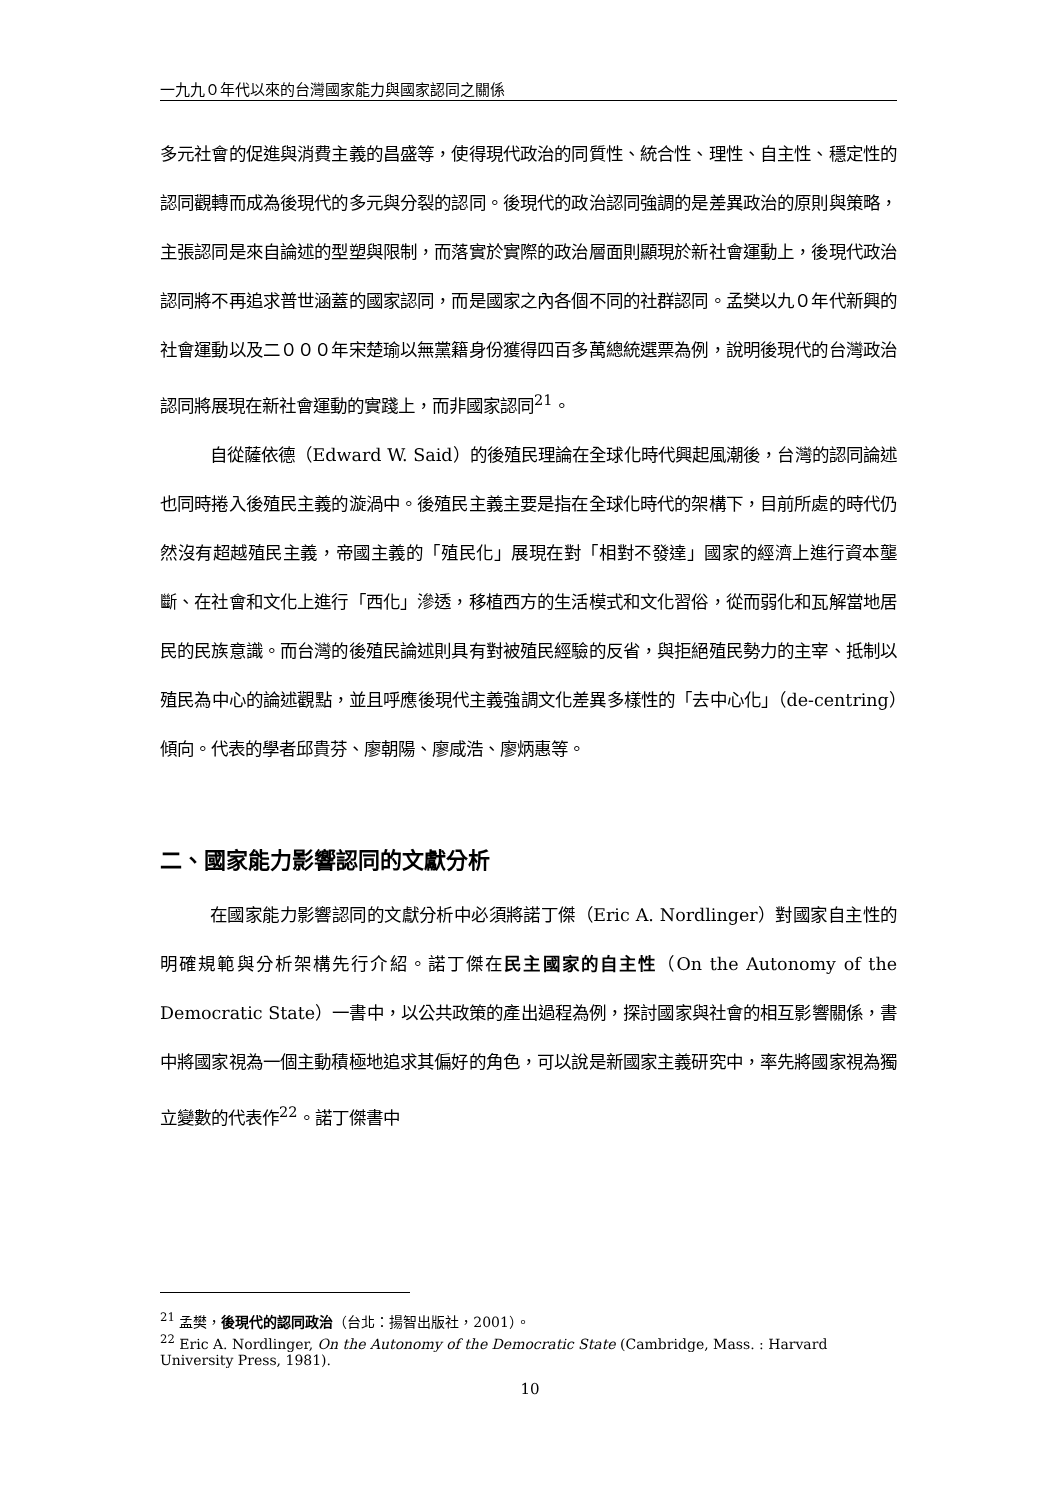一九九０年代以來的台灣國家能力與國家認同之關係
多元社會的促進與消費主義的昌盛等，使得現代政治的同質性、統合性、理性、自主性、穩定性的認同觀轉而成為後現代的多元與分裂的認同。後現代的政治認同強調的是差異政治的原則與策略，主張認同是來自論述的型塑與限制，而落實於實際的政治層面則顯現於新社會運動上，後現代政治認同將不再追求普世涵蓋的國家認同，而是國家之內各個不同的社群認同。孟樊以九０年代新興的社會運動以及二０００年宋楚瑜以無黨籍身份獲得四百多萬總統選票為例，說明後現代的台灣政治認同將展現在新社會運動的實踐上，而非國家認同<sup>21</sup>。
自從薩依德（Edward W. Said）的後殖民理論在全球化時代興起風潮後，台灣的認同論述也同時捲入後殖民主義的漩渦中。後殖民主義主要是指在全球化時代的架構下，目前所處的時代仍然沒有超越殖民主義，帝國主義的「殖民化」展現在對「相對不發達」國家的經濟上進行資本壟斷、在社會和文化上進行「西化」滲透，移植西方的生活模式和文化習俗，從而弱化和瓦解當地居民的民族意識。而台灣的後殖民論述則具有對被殖民經驗的反省，與拒絕殖民勢力的主宰、抵制以殖民為中心的論述觀點，並且呼應後現代主義強調文化差異多樣性的「去中心化」（de-centring）傾向。代表的學者邱貴芬、廖朝陽、廖咸浩、廖炳惠等。
二、國家能力影響認同的文獻分析
在國家能力影響認同的文獻分析中必須將諾丁傑（Eric A. Nordlinger）對國家自主性的明確規範與分析架構先行介紹。諾丁傑在民主國家的自主性（On the Autonomy of the Democratic State）一書中，以公共政策的產出過程為例，探討國家與社會的相互影響關係，書中將國家視為一個主動積極地追求其偏好的角色，可以說是新國家主義研究中，率先將國家視為獨立變數的代表作<sup>22</sup>。諾丁傑書中
<sup>21</sup> 孟樊，後現代的認同政治（台北：揚智出版社，2001）。
<sup>22</sup> Eric A. Nordlinger, On the Autonomy of the Democratic State (Cambridge, Mass. : Harvard University Press, 1981).
10